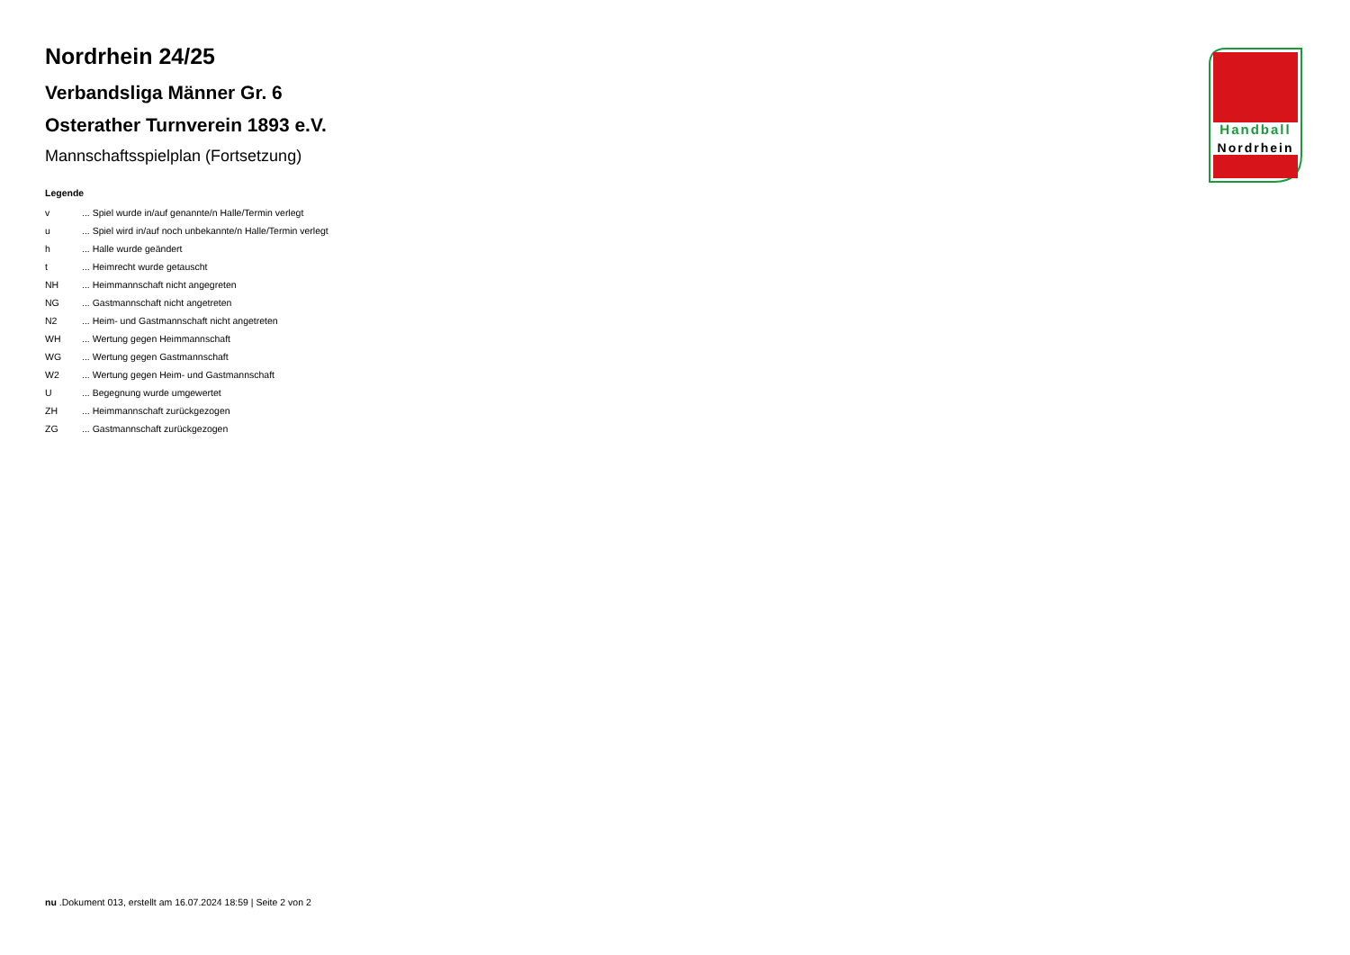Nordrhein 24/25
Verbandsliga Männer Gr. 6
Osterather Turnverein 1893 e.V.
Mannschaftsspielplan (Fortsetzung)
Legende
| v | ... Spiel wurde in/auf genannte/n Halle/Termin verlegt |
| u | ... Spiel wird in/auf noch unbekannte/n Halle/Termin verlegt |
| h | ... Halle wurde geändert |
| t | ... Heimrecht wurde getauscht |
| NH | ... Heimmannschaft nicht angegreten |
| NG | ... Gastmannschaft nicht angetreten |
| N2 | ... Heim- und Gastmannschaft nicht angetreten |
| WH | ... Wertung gegen Heimmannschaft |
| WG | ... Wertung gegen Gastmannschaft |
| W2 | ... Wertung gegen Heim- und Gastmannschaft |
| U | ... Begegnung wurde umgewertet |
| ZH | ... Heimmannschaft zurückgezogen |
| ZG | ... Gastmannschaft zurückgezogen |
Handball
Nordrhein
nu .Dokument 013, erstellt am 16.07.2024 18:59 | Seite 2 von 2